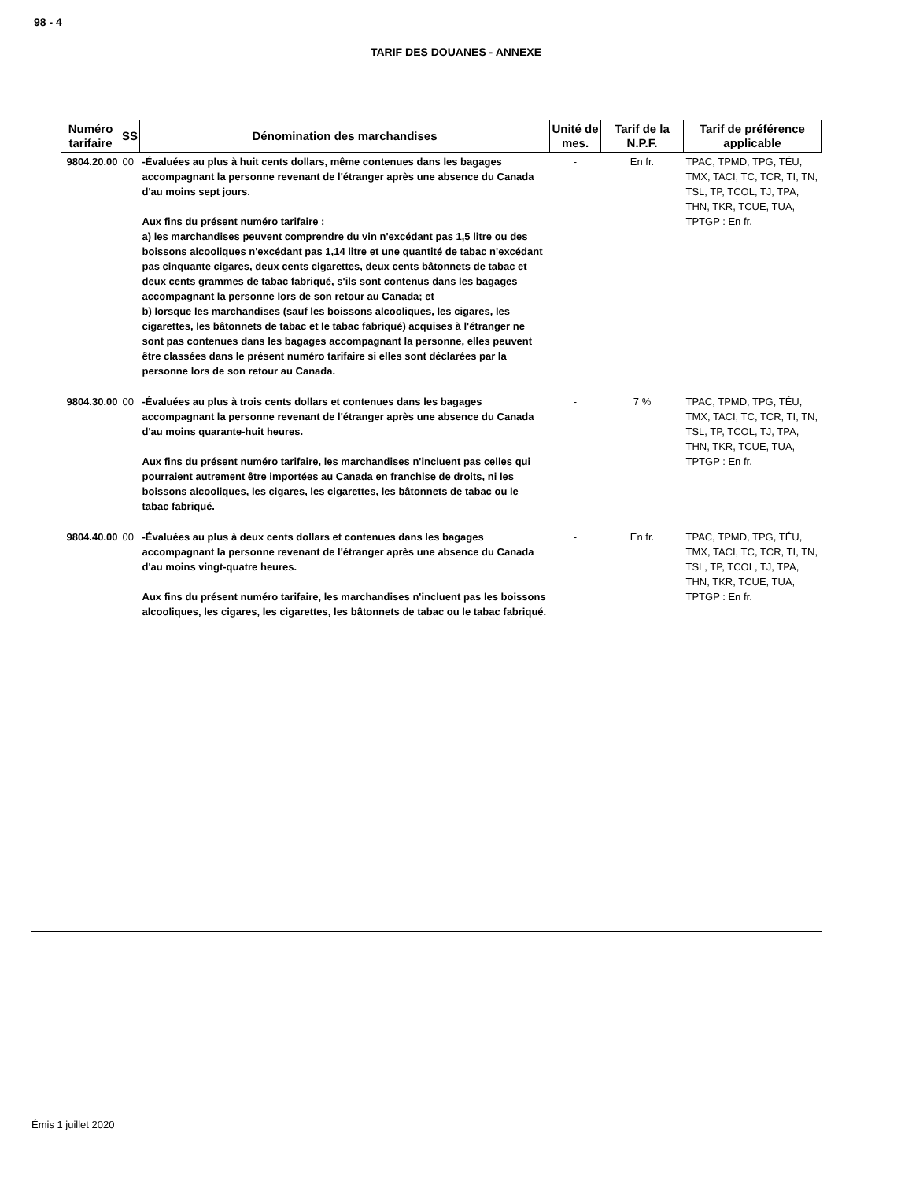98 - 4
TARIF DES DOUANES - ANNEXE
| Numéro tarifaire | SS | Dénomination des marchandises | Unité de mes. | Tarif de la N.P.F. | Tarif de préférence applicable |
| --- | --- | --- | --- | --- | --- |
| 9804.20.00 | 00 | -Évaluées au plus à huit cents dollars, même contenues dans les bagages accompagnant la personne revenant de l'étranger après une absence du Canada d'au moins sept jours. Aux fins du présent numéro tarifaire : a) les marchandises peuvent comprendre du vin n'excédant pas 1,5 litre ou des boissons alcooliques n'excédant pas 1,14 litre et une quantité de tabac n'excédant pas cinquante cigares, deux cents cigarettes, deux cents bâtonnets de tabac et deux cents grammes de tabac fabriqué, s'ils sont contenus dans les bagages accompagnant la personne lors de son retour au Canada; et b) lorsque les marchandises (sauf les boissons alcooliques, les cigares, les cigarettes, les bâtonnets de tabac et le tabac fabriqué) acquises à l'étranger ne sont pas contenues dans les bagages accompagnant la personne, elles peuvent être classées dans le présent numéro tarifaire si elles sont déclarées par la personne lors de son retour au Canada. | - | En fr. | TPAC, TPMD, TPG, TÉU, TMX, TACI, TC, TCR, TI, TN, TSL, TP, TCOL, TJ, TPA, THN, TKR, TCUE, TUA, TPTGP : En fr. |
| 9804.30.00 | 00 | -Évaluées au plus à trois cents dollars et contenues dans les bagages accompagnant la personne revenant de l'étranger après une absence du Canada d'au moins quarante-huit heures. Aux fins du présent numéro tarifaire, les marchandises n'incluent pas celles qui pourraient autrement être importées au Canada en franchise de droits, ni les boissons alcooliques, les cigares, les cigarettes, les bâtonnets de tabac ou le tabac fabriqué. | - | 7 % | TPAC, TPMD, TPG, TÉU, TMX, TACI, TC, TCR, TI, TN, TSL, TP, TCOL, TJ, TPA, THN, TKR, TCUE, TUA, TPTGP : En fr. |
| 9804.40.00 | 00 | -Évaluées au plus à deux cents dollars et contenues dans les bagages accompagnant la personne revenant de l'étranger après une absence du Canada d'au moins vingt-quatre heures. Aux fins du présent numéro tarifaire, les marchandises n'incluent pas les boissons alcooliques, les cigares, les cigarettes, les bâtonnets de tabac ou le tabac fabriqué. | - | En fr. | TPAC, TPMD, TPG, TÉU, TMX, TACI, TC, TCR, TI, TN, TSL, TP, TCOL, TJ, TPA, THN, TKR, TCUE, TUA, TPTGP : En fr. |
Émis 1 juillet 2020